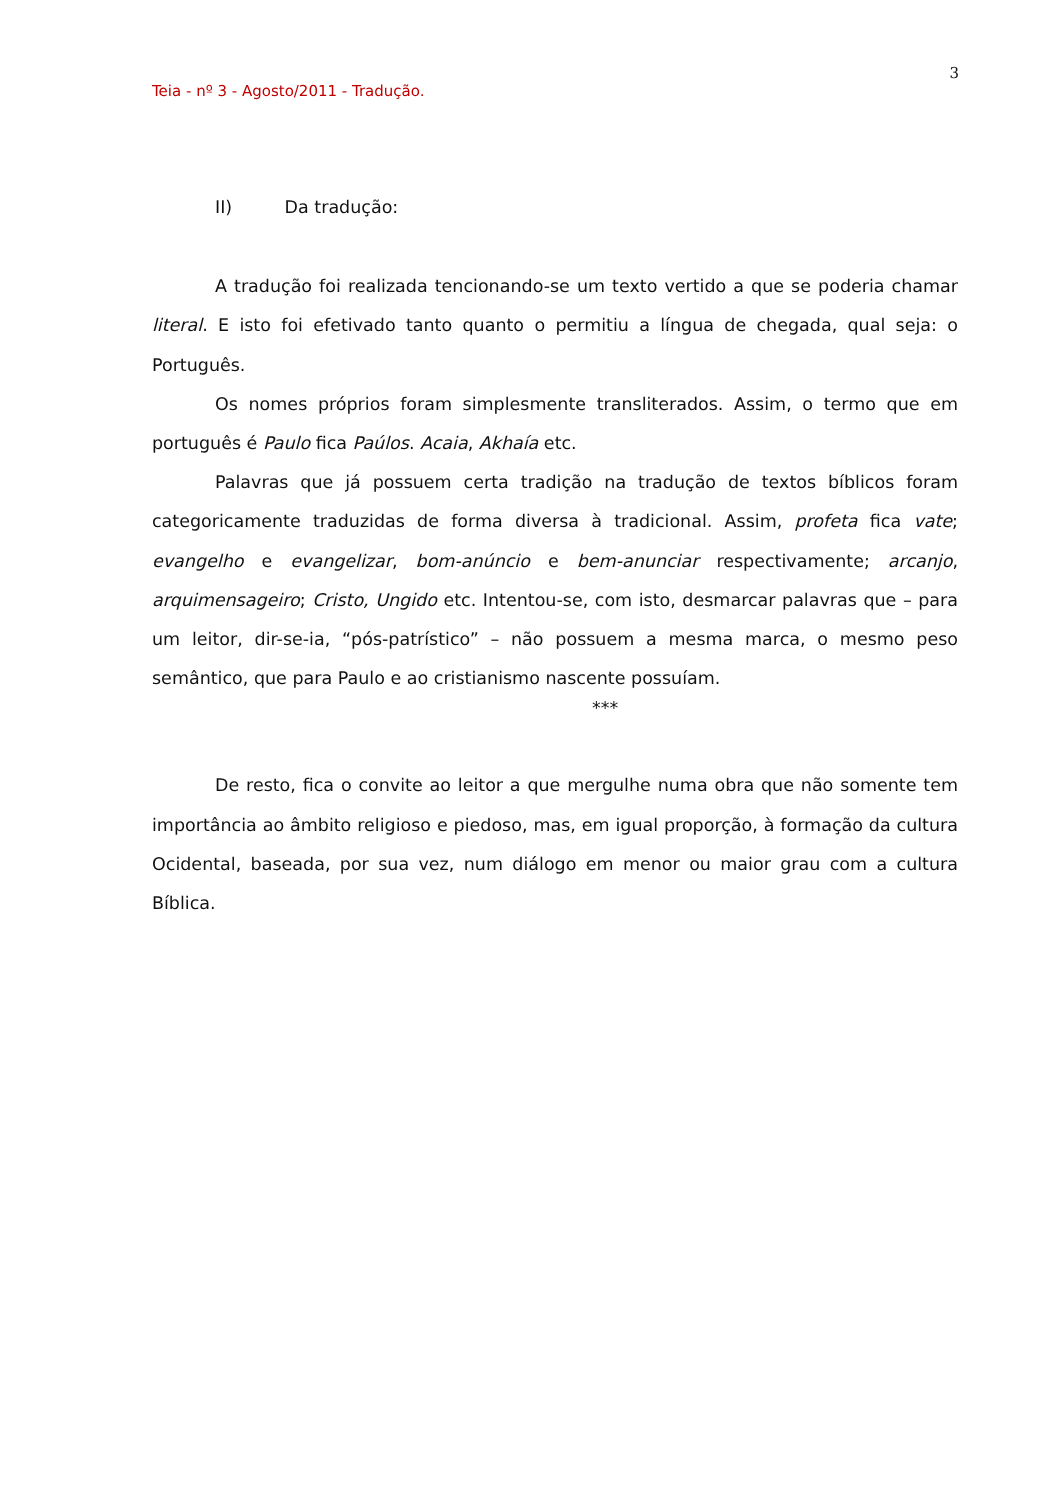3
Teia - nº 3 - Agosto/2011 - Tradução.
II) Da tradução:
A tradução foi realizada tencionando-se um texto vertido a que se poderia chamar literal. E isto foi efetivado tanto quanto o permitiu a língua de chegada, qual seja: o Português.
Os nomes próprios foram simplesmente transliterados. Assim, o termo que em português é Paulo fica Paúlos. Acaia, Akhaía etc.
Palavras que já possuem certa tradição na tradução de textos bíblicos foram categoricamente traduzidas de forma diversa à tradicional. Assim, profeta fica vate; evangelho e evangelizar, bom-anúncio e bem-anunciar respectivamente; arcanjo, arquimensageiro; Cristo, Ungido etc. Intentou-se, com isto, desmarcar palavras que – para um leitor, dir-se-ia, “pós-patrístico” – não possuem a mesma marca, o mesmo peso semântico, que para Paulo e ao cristianismo nascente possuíam.
***
De resto, fica o convite ao leitor a que mergulhe numa obra que não somente tem importância ao âmbito religioso e piedoso, mas, em igual proporção, à formação da cultura Ocidental, baseada, por sua vez, num diálogo em menor ou maior grau com a cultura Bíblica.